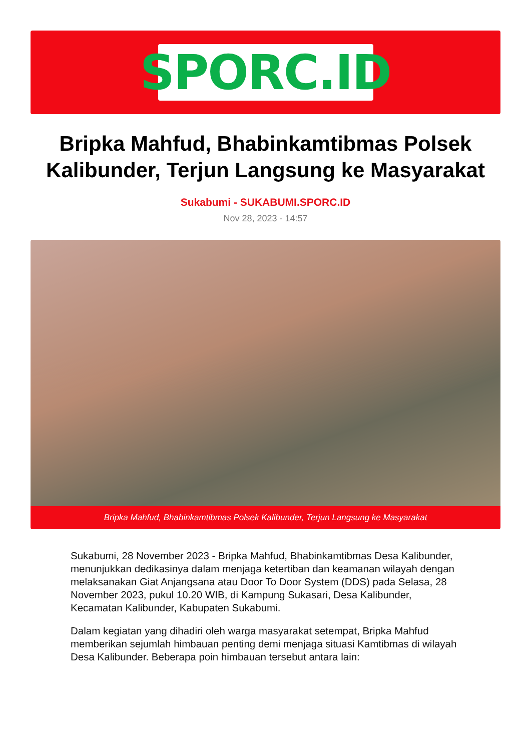SPORC.ID
Bripka Mahfud, Bhabinkamtibmas Polsek Kalibunder, Terjun Langsung ke Masyarakat
Sukabumi - SUKABUMI.SPORC.ID
Nov 28, 2023 - 14:57
Bripka Mahfud, Bhabinkamtibmas Polsek Kalibunder, Terjun Langsung ke Masyarakat
Sukabumi, 28 November 2023 - Bripka Mahfud, Bhabinkamtibmas Desa Kalibunder, menunjukkan dedikasinya dalam menjaga ketertiban dan keamanan wilayah dengan melaksanakan Giat Anjangsana atau Door To Door System (DDS) pada Selasa, 28 November 2023, pukul 10.20 WIB, di Kampung Sukasari, Desa Kalibunder, Kecamatan Kalibunder, Kabupaten Sukabumi.
Dalam kegiatan yang dihadiri oleh warga masyarakat setempat, Bripka Mahfud memberikan sejumlah himbauan penting demi menjaga situasi Kamtibmas di wilayah Desa Kalibunder. Beberapa poin himbauan tersebut antara lain: